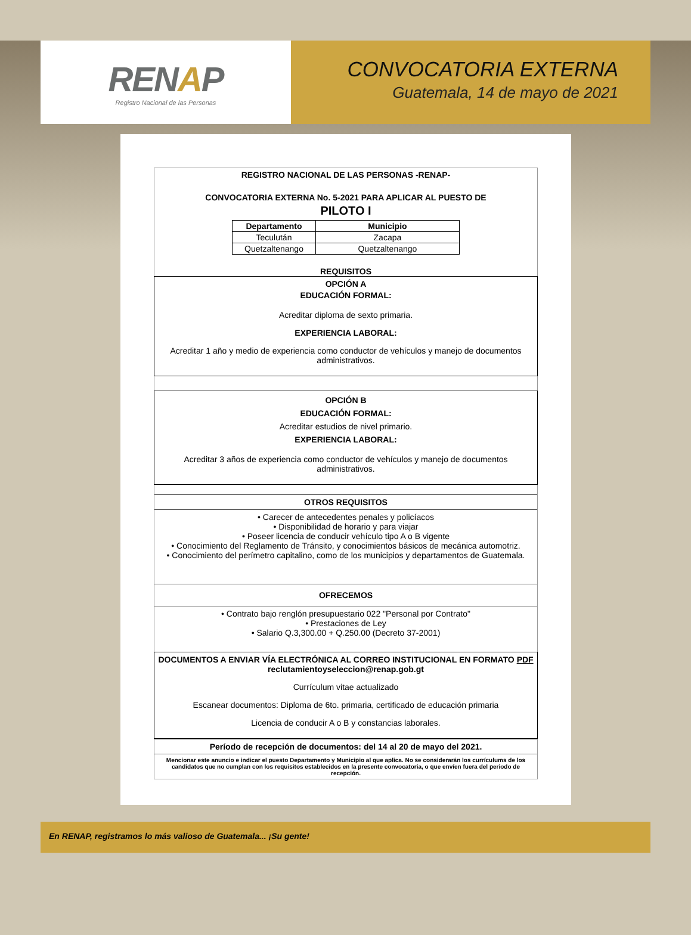RENAP
Registro Nacional de las Personas
CONVOCATORIA EXTERNA
Guatemala, 14 de mayo de 2021
REGISTRO NACIONAL DE LAS PERSONAS -RENAP-
CONVOCATORIA EXTERNA No. 5-2021 PARA APLICAR AL PUESTO DE
PILOTO I
| Departamento | Municipio |
| --- | --- |
| Teculután | Zacapa |
| Quetzaltenango | Quetzaltenango |
REQUISITOS
OPCIÓN A
EDUCACIÓN FORMAL:
Acreditar diploma de sexto primaria.
EXPERIENCIA LABORAL:
Acreditar 1 año y medio de experiencia como conductor de vehículos y manejo de documentos administrativos.
OPCIÓN B
EDUCACIÓN FORMAL:
Acreditar estudios de nivel primario.
EXPERIENCIA LABORAL:
Acreditar 3 años de experiencia como conductor de vehículos y manejo de documentos administrativos.
OTROS REQUISITOS
• Carecer de antecedentes penales y policíacos
• Disponibilidad de horario y para viajar
• Poseer licencia de conducir vehículo tipo A o B vigente
• Conocimiento del Reglamento de Tránsito, y conocimientos básicos de mecánica automotriz.
• Conocimiento del perímetro capitalino, como de los municipios y departamentos de Guatemala.
OFRECEMOS
• Contrato bajo renglón presupuestario 022 "Personal por Contrato"
• Prestaciones de Ley
• Salario Q.3,300.00 + Q.250.00 (Decreto 37-2001)
DOCUMENTOS A ENVIAR VÍA ELECTRÓNICA AL CORREO INSTITUCIONAL EN FORMATO PDF
reclutamientoyseleccion@renap.gob.gt
Currículum vitae actualizado
Escanear documentos: Diploma de 6to. primaria, certificado de educación primaria
Licencia de conducir A o B y constancias laborales.
Período de recepción de documentos: del 14 al 20 de mayo del 2021.
Mencionar este anuncio e indicar el puesto Departamento y Municipio al que aplica. No se considerarán los currículums de los candidatos que no cumplan con los requisitos establecidos en la presente convocatoria, o que envíen fuera del periodo de recepción.
En RENAP, registramos lo más valioso de Guatemala... ¡Su gente!